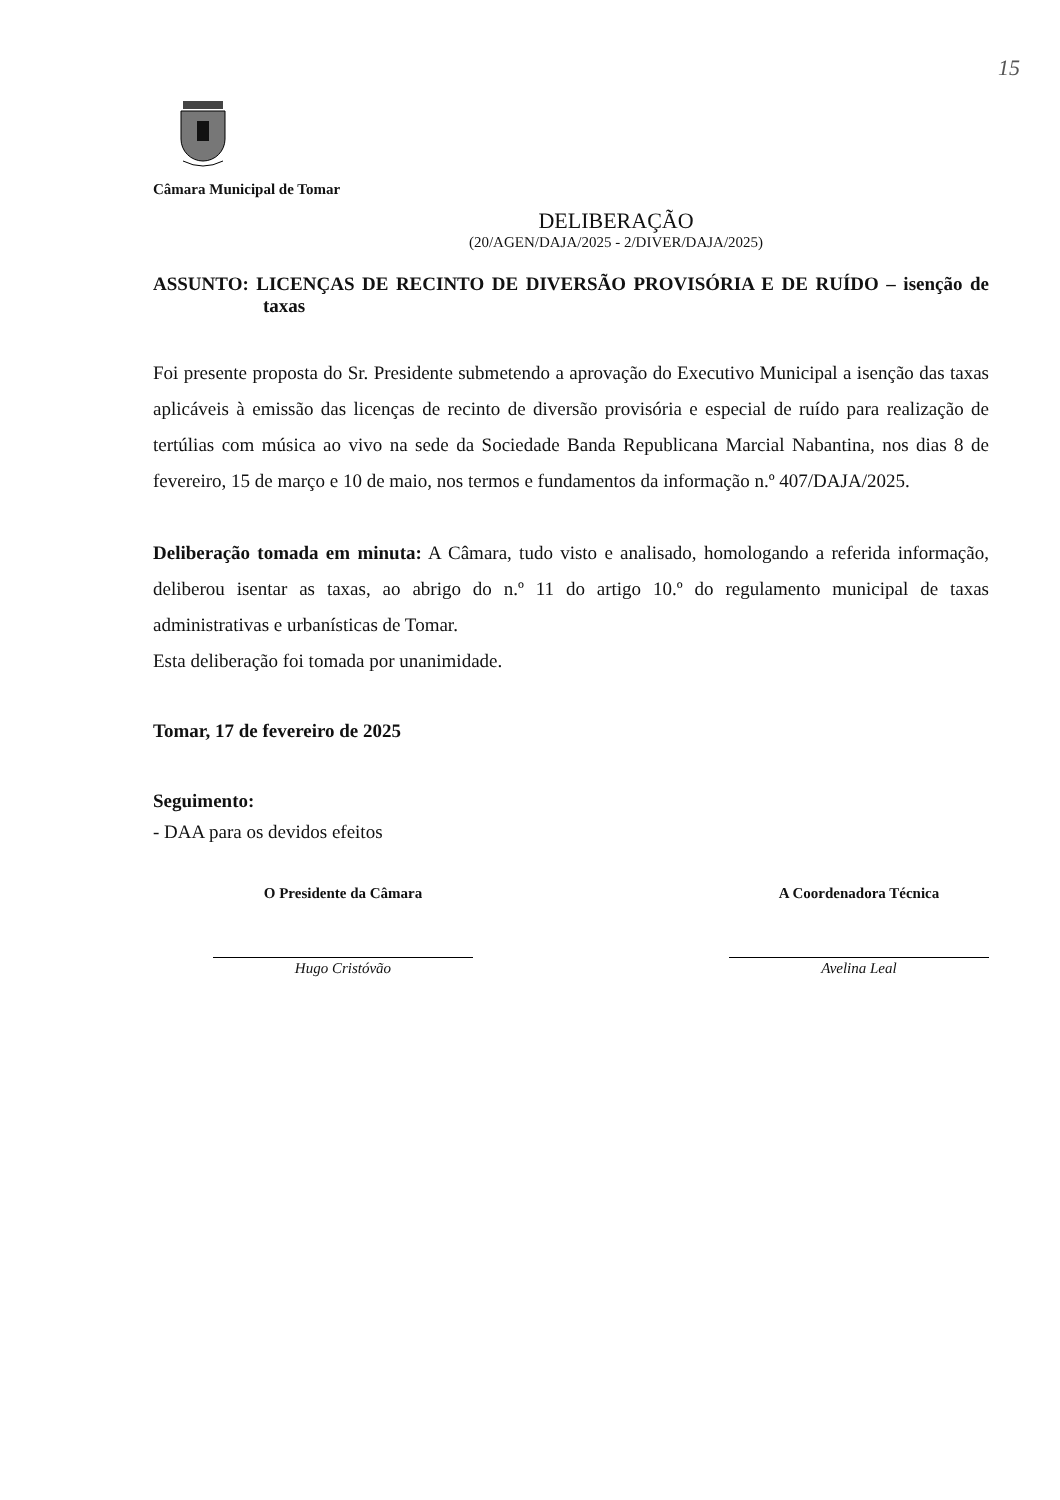15
Câmara Municipal de Tomar
DELIBERAÇÃO
(20/AGEN/DAJA/2025 - 2/DIVER/DAJA/2025)
ASSUNTO: LICENÇAS DE RECINTO DE DIVERSÃO PROVISÓRIA E DE RUÍDO – isenção de taxas
Foi presente proposta do Sr. Presidente submetendo a aprovação do Executivo Municipal a isenção das taxas aplicáveis à emissão das licenças de recinto de diversão provisória e especial de ruído para realização de tertúlias com música ao vivo na sede da Sociedade Banda Republicana Marcial Nabantina, nos dias 8 de fevereiro, 15 de março e 10 de maio, nos termos e fundamentos da informação n.º 407/DAJA/2025.
Deliberação tomada em minuta: A Câmara, tudo visto e analisado, homologando a referida informação, deliberou isentar as taxas, ao abrigo do n.º 11 do artigo 10.º do regulamento municipal de taxas administrativas e urbanísticas de Tomar.
Esta deliberação foi tomada por unanimidade.
Tomar, 17 de fevereiro de 2025
Seguimento:
- DAA para os devidos efeitos
O Presidente da Câmara
Hugo Cristóvão
A Coordenadora Técnica
Avelina Leal